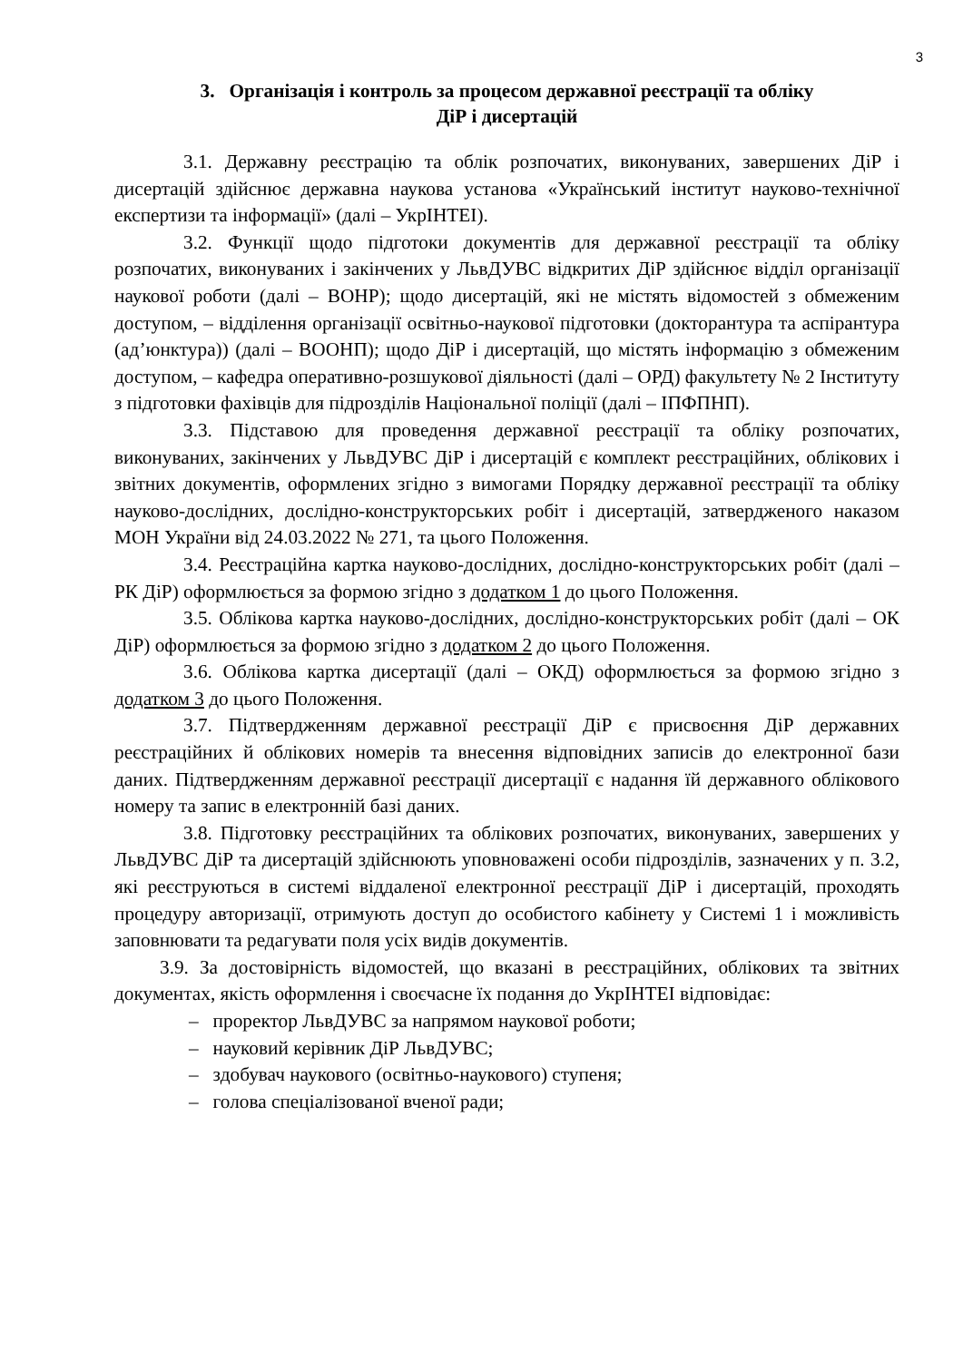3
3. Організація і контроль за процесом державної реєстрації та обліку
ДіР і дисертацій
3.1. Державну реєстрацію та облік розпочатих, виконуваних, завершених ДіР і дисертацій здійснює державна наукова установа «Український інститут науково-технічної експертизи та інформації» (далі – УкрІНТЕІ).
3.2. Функції щодо підготоки документів для державної реєстрації та обліку розпочатих, виконуваних і закінчених у ЛьвДУВС відкритих ДіР здійснює відділ організації наукової роботи (далі – ВОНР); щодо дисертацій, які не містять відомостей з обмеженим доступом, – відділення організації освітньо-наукової підготовки (докторантура та аспірантура (ад’юнктура)) (далі – ВООНП); щодо ДіР і дисертацій, що містять інформацію з обмеженим доступом, – кафедра оперативно-розшукової діяльності (далі – ОРД) факультету № 2 Інституту з підготовки фахівців для підрозділів Національної поліції (далі – ІПФПНП).
3.3. Підставою для проведення державної реєстрації та обліку розпочатих, виконуваних, закінчених у ЛьвДУВС ДіР і дисертацій є комплект реєстраційних, облікових і звітних документів, оформлених згідно з вимогами Порядку державної реєстрації та обліку науково-дослідних, дослідно-конструкторських робіт і дисертацій, затвердженого наказом МОН України від 24.03.2022 № 271, та цього Положення.
3.4. Реєстраційна картка науково-дослідних, дослідно-конструкторських робіт (далі – РК ДіР) оформлюється за формою згідно з додатком 1 до цього Положення.
3.5. Облікова картка науково-дослідних, дослідно-конструкторських робіт (далі – ОК ДіР) оформлюється за формою згідно з додатком 2 до цього Положення.
3.6. Облікова картка дисертації (далі – ОКД) оформлюється за формою згідно з додатком 3 до цього Положення.
3.7. Підтвердженням державної реєстрації ДіР є присвоєння ДіР державних реєстраційних й облікових номерів та внесення відповідних записів до електронної бази даних. Підтвердженням державної реєстрації дисертації є надання їй державного облікового номеру та запис в електронній базі даних.
3.8. Підготовку реєстраційних та облікових розпочатих, виконуваних, завершених у ЛьвДУВС ДіР та дисертацій здійснюють уповноважені особи підрозділів, зазначених у п. 3.2, які реєструються в системі віддаленої електронної реєстрації ДіР і дисертацій, проходять процедуру авторизації, отримують доступ до особистого кабінету у Системі 1 і можливість заповнювати та редагувати поля усіх видів документів.
3.9. За достовірність відомостей, що вказані в реєстраційних, облікових та звітних документах, якість оформлення і своєчасне їх подання до УкрІНТЕІ відповідає:
– проректор ЛьвДУВС за напрямом наукової роботи;
– науковий керівник ДіР ЛьвДУВС;
– здобувач наукового (освітньо-наукового) ступеня;
– голова спеціалізованої вченої ради;